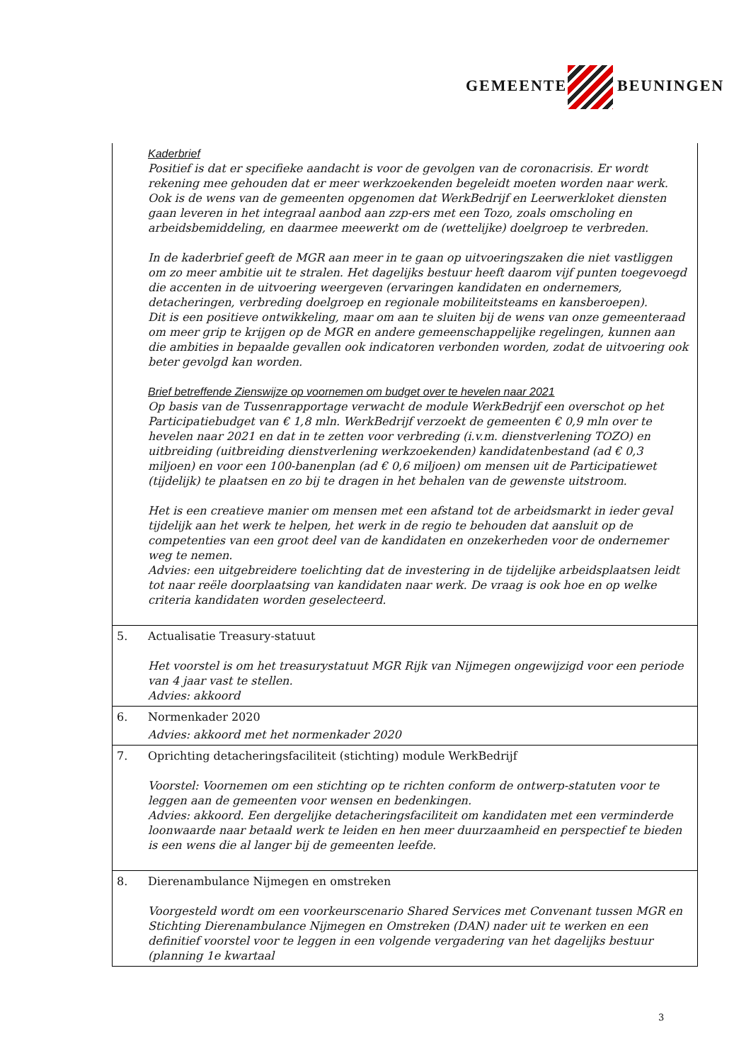GEMEENTE BEUNINGEN
| | Kaderbrief Positief is dat er specifieke aandacht is voor de gevolgen van de coronacrisis. Er wordt rekening mee gehouden dat er meer werkzoekenden begeleidt moeten worden naar werk. Ook is de wens van de gemeenten opgenomen dat WerkBedrijf en Leerwerkloket diensten gaan leveren in het integraal aanbod aan zzp-ers met een Tozo, zoals omscholing en arbeidsbemiddeling, en daarmee meewerkt om de (wettelijke) doelgroep te verbreden. In de kaderbrief geeft de MGR aan meer in te gaan op uitvoeringszaken die niet vastliggen om zo meer ambitie uit te stralen. Het dagelijks bestuur heeft daarom vijf punten toegevoegd die accenten in de uitvoering weergeven (ervaringen kandidaten en ondernemers, detacheringen, verbreding doelgroep en regionale mobiliteitsteams en kansberoepen). Dit is een positieve ontwikkeling, maar om aan te sluiten bij de wens van onze gemeenteraad om meer grip te krijgen op de MGR en andere gemeenschappelijke regelingen, kunnen aan die ambities in bepaalde gevallen ook indicatoren verbonden worden, zodat de uitvoering ook beter gevolgd kan worden. Brief betreffende Zienswijze op voornemen om budget over te hevelen naar 2021 Op basis van de Tussenrapportage verwacht de module WerkBedrijf een overschot op het Participatiebudget van € 1,8 mln. WerkBedrijf verzoekt de gemeenten € 0,9 mln over te hevelen naar 2021 en dat in te zetten voor verbreding (i.v.m. dienstverlening TOZO) en uitbreiding (uitbreiding dienstverlening werkzoekenden) kandidatenbestand (ad € 0,3 miljoen) en voor een 100-banenplan (ad € 0,6 miljoen) om mensen uit de Participatiewet (tijdelijk) te plaatsen en zo bij te dragen in het behalen van de gewenste uitstroom. Het is een creatieve manier om mensen met een afstand tot de arbeidsmarkt in ieder geval tijdelijk aan het werk te helpen, het werk in de regio te behouden dat aansluit op de competenties van een groot deel van de kandidaten en onzekerheden voor de ondernemer weg te nemen. Advies: een uitgebreidere toelichting dat de investering in de tijdelijke arbeidsplaatsen leidt tot naar reële doorplaatsing van kandidaten naar werk. De vraag is ook hoe en op welke criteria kandidaten worden geselecteerd. |
| 5. | Actualisatie Treasury-statuut Het voorstel is om het treasurystatuut MGR Rijk van Nijmegen ongewijzigd voor een periode van 4 jaar vast te stellen. Advies: akkoord |
| 6. | Normenkader 2020 Advies: akkoord met het normenkader 2020 |
| 7. | Oprichting detacheringsfaciliteit (stichting) module WerkBedrijf Voorstel: Voornemen om een stichting op te richten conform de ontwerp-statuten voor te leggen aan de gemeenten voor wensen en bedenkingen. Advies: akkoord. Een dergelijke detacheringsfaciliteit om kandidaten met een verminderde loonwaarde naar betaald werk te leiden en hen meer duurzaamheid en perspectief te bieden is een wens die al langer bij de gemeenten leefde. |
| 8. | Dierenambulance Nijmegen en omstreken Voorgesteld wordt om een voorkeurscenario Shared Services met Convenant tussen MGR en Stichting Dierenambulance Nijmegen en Omstreken (DAN) nader uit te werken en een definitief voorstel voor te leggen in een volgende vergadering van het dagelijks bestuur (planning 1e kwartaal |
3